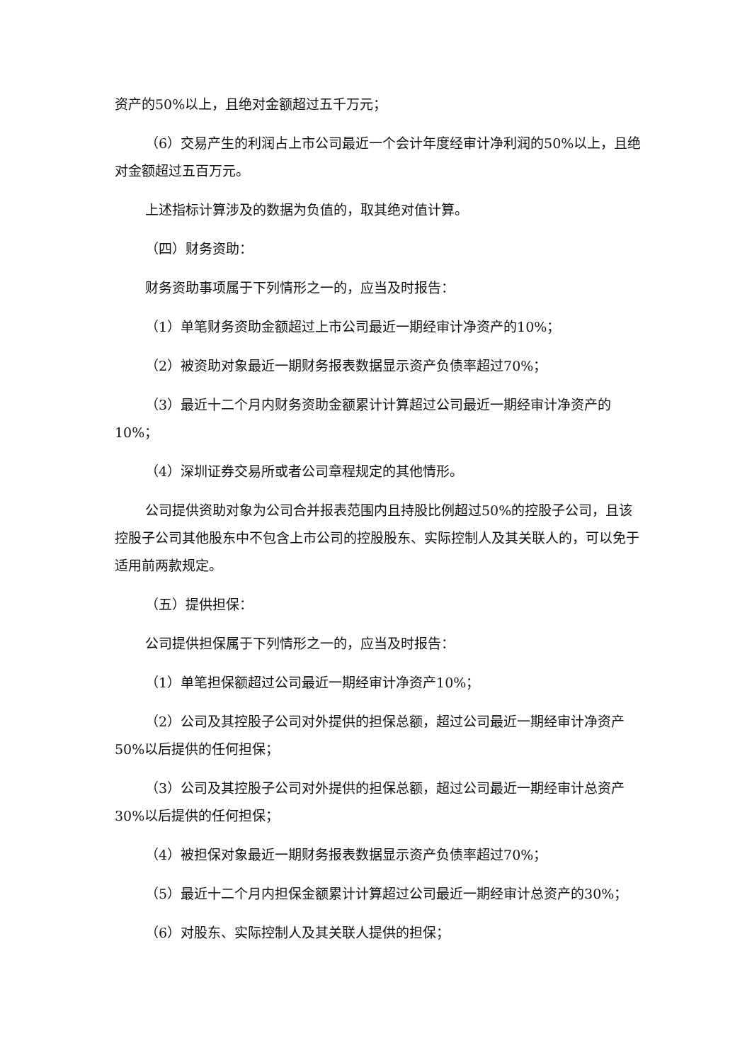资产的50%以上，且绝对金额超过五千万元；
（6）交易产生的利润占上市公司最近一个会计年度经审计净利润的50%以上，且绝对金额超过五百万元。
上述指标计算涉及的数据为负值的，取其绝对值计算。
（四）财务资助：
财务资助事项属于下列情形之一的，应当及时报告：
（1）单笔财务资助金额超过上市公司最近一期经审计净资产的10%；
（2）被资助对象最近一期财务报表数据显示资产负债率超过70%；
（3）最近十二个月内财务资助金额累计计算超过公司最近一期经审计净资产的10%；
（4）深圳证券交易所或者公司章程规定的其他情形。
公司提供资助对象为公司合并报表范围内且持股比例超过50%的控股子公司，且该控股子公司其他股东中不包含上市公司的控股股东、实际控制人及其关联人的，可以免于适用前两款规定。
（五）提供担保：
公司提供担保属于下列情形之一的，应当及时报告：
（1）单笔担保额超过公司最近一期经审计净资产10%；
（2）公司及其控股子公司对外提供的担保总额，超过公司最近一期经审计净资产50%以后提供的任何担保；
（3）公司及其控股子公司对外提供的担保总额，超过公司最近一期经审计总资产30%以后提供的任何担保；
（4）被担保对象最近一期财务报表数据显示资产负债率超过70%；
（5）最近十二个月内担保金额累计计算超过公司最近一期经审计总资产的30%；
（6）对股东、实际控制人及其关联人提供的担保；